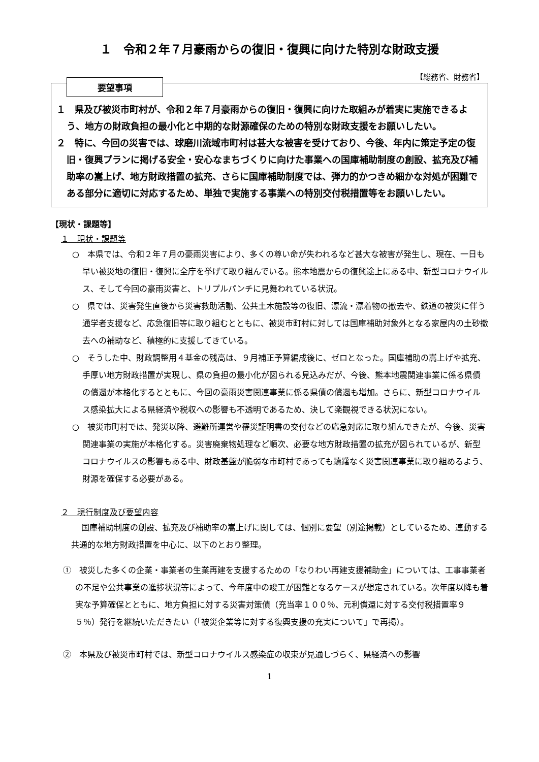１　令和２年７月豪雨からの復旧・復興に向けた特別な財政支援
【総務省、財務省】
要望事項
１　県及び被災市町村が、令和２年７月豪雨からの復旧・復興に向けた取組みが着実に実施できるよう、地方の財政負担の最小化と中期的な財源確保のための特別な財政支援をお願いしたい。
２　特に、今回の災害では、球磨川流域市町村は甚大な被害を受けており、今後、年内に策定予定の復旧・復興プランに掲げる安全・安心なまちづくりに向けた事業への国庫補助制度の創設、拡充及び補助率の嵩上げ、地方財政措置の拡充、さらに国庫補助制度では、弾力的かつきめ細かな対処が困難である部分に適切に対応するため、単独で実施する事業への特別交付税措置等をお願いしたい。
【現状・課題等】
１　現状・課題等
○　本県では、令和２年７月の豪雨災害により、多くの尊い命が失われるなど甚大な被害が発生し、現在、一日も早い被災地の復旧・復興に全庁を挙げて取り組んでいる。熊本地震からの復興途上にある中、新型コロナウイルス、そして今回の豪雨災害と、トリプルパンチに見舞われている状況。
○　県では、災害発生直後から災害救助活動、公共土木施設等の復旧、漂流・漂着物の撤去や、鉄道の被災に伴う通学者支援など、応急復旧等に取り組むとともに、被災市町村に対しては国庫補助対象外となる家屋内の土砂撤去への補助など、積極的に支援してきている。
○　そうした中、財政調整用４基金の残高は、９月補正予算編成後に、ゼロとなった。国庫補助の嵩上げや拡充、手厚い地方財政措置が実現し、県の負担の最小化が図られる見込みだが、今後、熊本地震関連事業に係る県債の償還が本格化するとともに、今回の豪雨災害関連事業に係る県債の償還も増加。さらに、新型コロナウイルス感染拡大による県経済や税収への影響も不透明であるため、決して楽観視できる状況にない。
○　被災市町村では、発災以降、避難所運営や罹災証明書の交付などの応急対応に取り組んできたが、今後、災害関連事業の実施が本格化する。災害廃棄物処理など順次、必要な地方財政措置の拡充が図られているが、新型コロナウイルスの影響もある中、財政基盤が脆弱な市町村であっても躊躇なく災害関連事業に取り組めるよう、財源を確保する必要がある。
２　現行制度及び要望内容
国庫補助制度の創設、拡充及び補助率の嵩上げに関しては、個別に要望（別途掲載）としているため、連動する共通的な地方財政措置を中心に、以下のとおり整理。
①　被災した多くの企業・事業者の生業再建を支援するための「なりわい再建支援補助金」については、工事事業者の不足や公共事業の進捗状況等によって、今年度中の竣工が困難となるケースが想定されている。次年度以降も着実な予算確保とともに、地方負担に対する災害対策債（充当率１００％、元利償還に対する交付税措置率９５％）発行を継続いただきたい（「被災企業等に対する復興支援の充実について」で再掲）。
②　本県及び被災市町村では、新型コロナウイルス感染症の収束が見通しづらく、県経済への影響
1